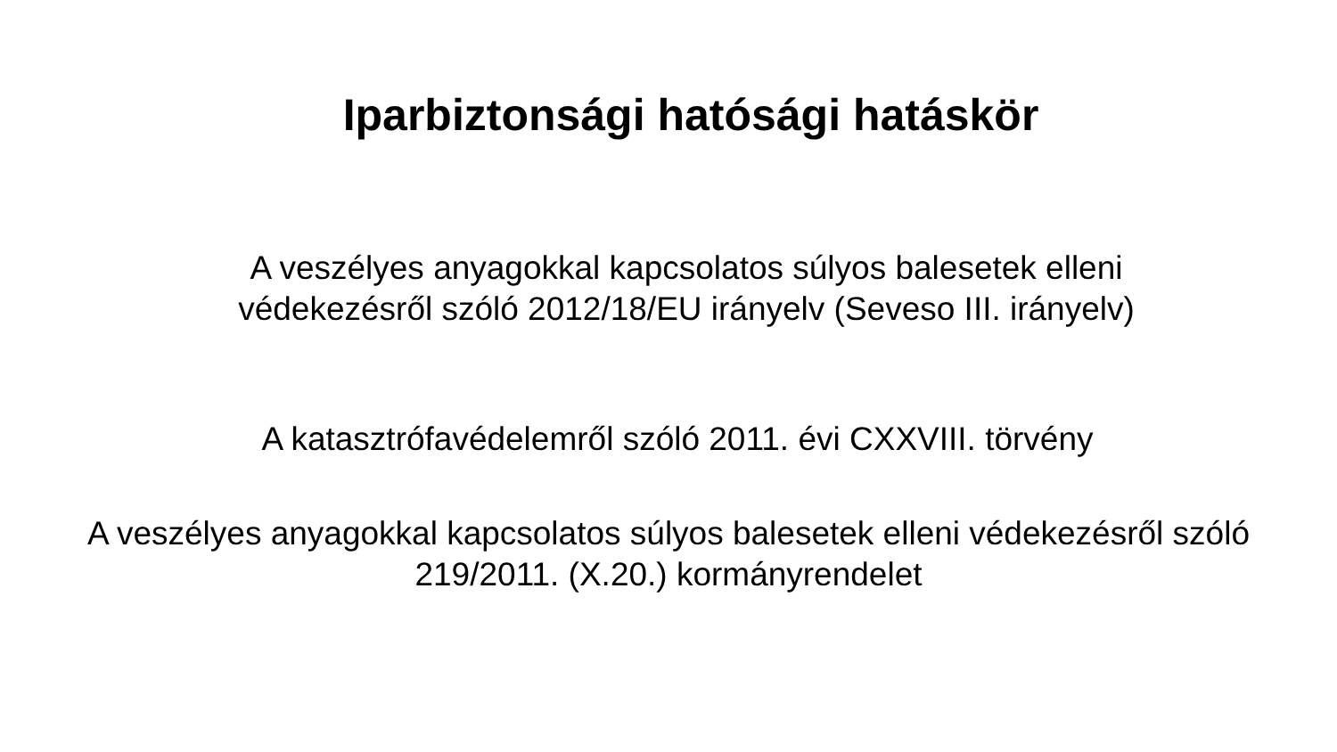Iparbiztonsági hatósági hatáskör
A veszélyes anyagokkal kapcsolatos súlyos balesetek elleni
védekezésről szóló 2012/18/EU irányelv (Seveso III. irányelv)
A katasztrófavédelemről szóló 2011. évi CXXVIII. törvény
A veszélyes anyagokkal kapcsolatos súlyos balesetek elleni védekezésről szóló
219/2011. (X.20.) kormányrendelet